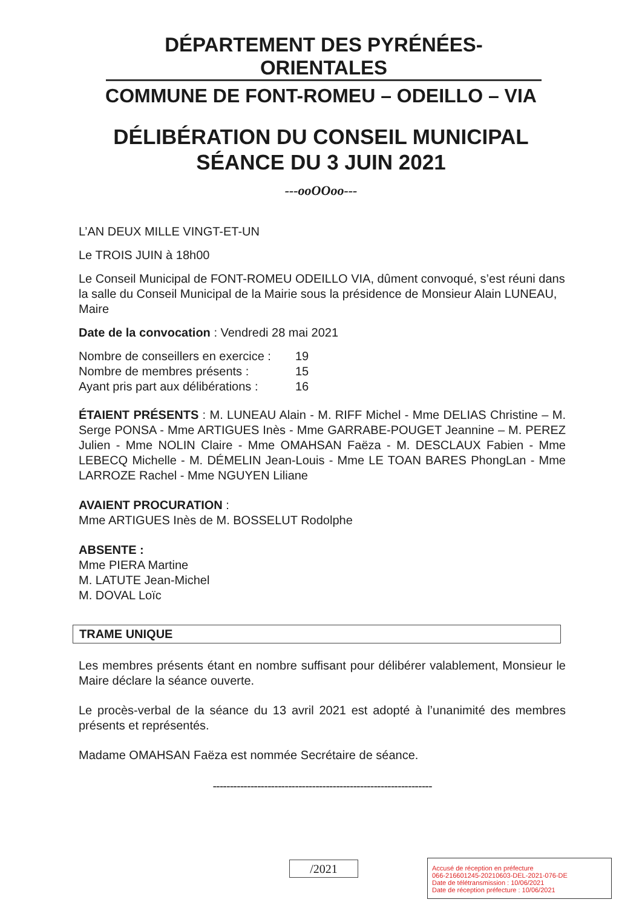DÉPARTEMENT DES PYRÉNÉES-ORIENTALES
COMMUNE DE FONT-ROMEU – ODEILLO – VIA
DÉLIBÉRATION DU CONSEIL MUNICIPAL
SÉANCE DU 3 JUIN 2021
---ooOOoo---
L’AN DEUX MILLE VINGT-ET-UN
Le TROIS JUIN à 18h00
Le Conseil Municipal de FONT-ROMEU ODEILLO VIA, dûment convoqué, s’est réuni dans la salle du Conseil Municipal de la Mairie sous la présidence de Monsieur Alain LUNEAU, Maire
Date de la convocation : Vendredi 28 mai 2021
| Nombre de conseillers en exercice : | 19 |
| Nombre de membres présents : | 15 |
| Ayant pris part aux délibérations : | 16 |
ÉTAIENT PRÉSENTS : M. LUNEAU Alain - M. RIFF Michel - Mme DELIAS Christine – M. Serge PONSA - Mme ARTIGUES Inès - Mme GARRABE-POUGET Jeannine – M. PEREZ Julien - Mme NOLIN Claire - Mme OMAHSAN Faëza - M. DESCLAUX Fabien - Mme LEBECQ Michelle - M. DÉMELIN Jean-Louis - Mme LE TOAN BARES PhongLan - Mme LARROZE Rachel - Mme NGUYEN Liliane
AVAIENT PROCURATION :
Mme ARTIGUES Inès de M. BOSSELUT Rodolphe
ABSENTE :
Mme PIERA Martine
M. LATUTE Jean-Michel
M. DOVAL Loïc
TRAME UNIQUE
Les membres présents étant en nombre suffisant pour délibérer valablement, Monsieur le Maire déclare la séance ouverte.
Le procès-verbal de la séance du 13 avril 2021 est adopté à l’unanimité des membres présents et représentés.
Madame OMAHSAN Faëza est nommée Secrétaire de séance.
----------------------------------------------------------------
/2021
Accusé de réception en préfecture
066-216601245-20210603-DEL-2021-076-DE
Date de télétransmission : 10/06/2021
Date de réception préfecture : 10/06/2021